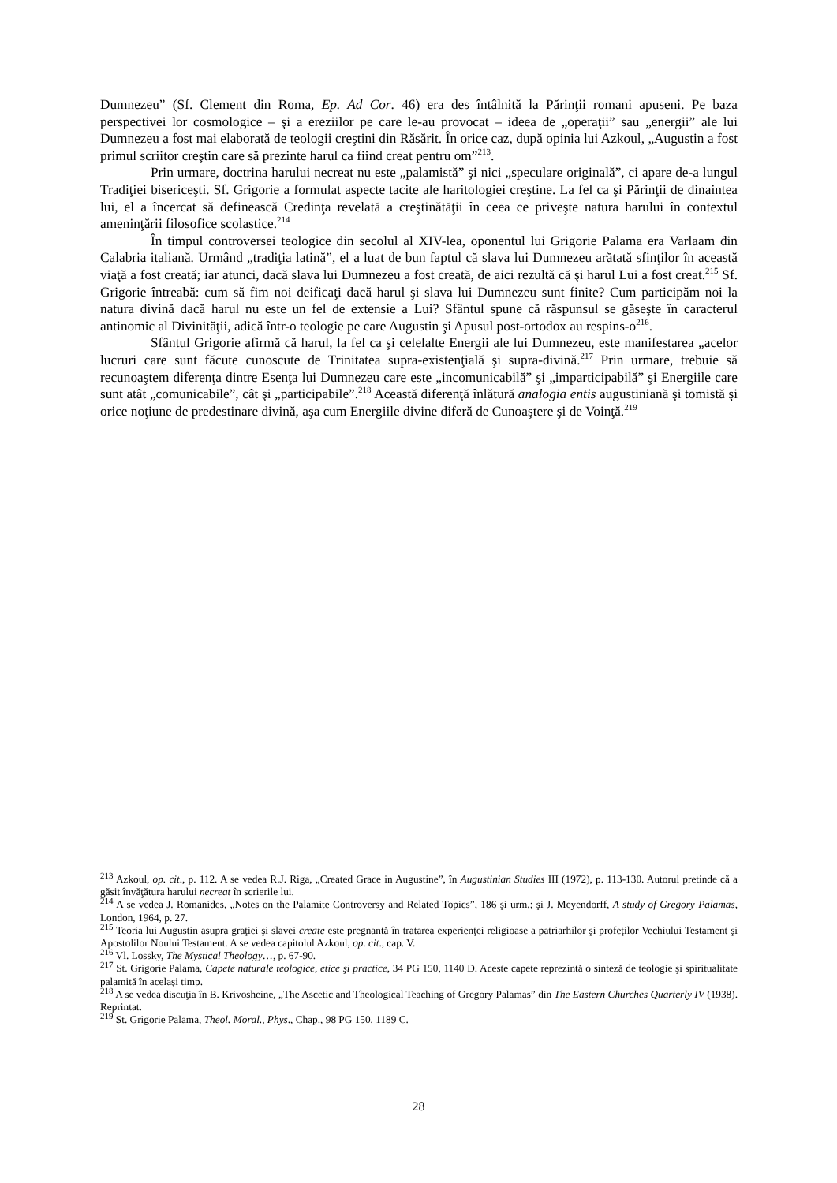Dumnezeu” (Sf. Clement din Roma, Ep. Ad Cor. 46) era des întâlnită la Părinţii romani apuseni. Pe baza perspectivei lor cosmologice – şi a ereziilor pe care le-au provocat – ideea de „operaţii” sau „energii” ale lui Dumnezeu a fost mai elaborată de teologii creştini din Răsărit. În orice caz, după opinia lui Azkoul, „Augustin a fost primul scriitor creştin care să prezinte harul ca fiind creat pentru om”<sup>213</sup>.
Prin urmare, doctrina harului necreat nu este „palamistă” şi nici „speculare originală”, ci apare de-a lungul Tradiţiei bisericeşti. Sf. Grigorie a formulat aspecte tacite ale haritologiei creştine. La fel ca şi Părinţii de dinaintea lui, el a încercat să definească Credinţa revelată a creştinătăţii în ceea ce priveşte natura harului în contextul ameninţării filosofice scolastice.<sup>214</sup>
În timpul controversei teologice din secolul al XIV-lea, oponentul lui Grigorie Palama era Varlaam din Calabria italiană. Urmând „tradiţia latină”, el a luat de bun faptul că slava lui Dumnezeu arătată sfinţilor în această viaţă a fost creată; iar atunci, dacă slava lui Dumnezeu a fost creată, de aici rezultă că şi harul Lui a fost creat.<sup>215</sup> Sf. Grigorie întreabă: cum să fim noi deificaţi dacă harul şi slava lui Dumnezeu sunt finite? Cum participăm noi la natura divină dacă harul nu este un fel de extensie a Lui? Sfântul spune că răspunsul se găseşte în caracterul antinomic al Divinităţii, adică într-o teologie pe care Augustin şi Apusul post-ortodox au respins-o<sup>216</sup>.
Sfântul Grigorie afirmă că harul, la fel ca şi celelalte Energii ale lui Dumnezeu, este manifestarea „acelor lucruri care sunt făcute cunoscute de Trinitatea supra-existenţială şi supra-divină.<sup>217</sup> Prin urmare, trebuie să recunoaştem diferenţa dintre Esenţa lui Dumnezeu care este „incomunicabilă” şi „imparticipabilă” şi Energiile care sunt atât „comunicabile”, cât şi „participabile”.<sup>218</sup> Această diferenţă înlătură analogia entis augustiniană şi tomistă şi orice noţiune de predestinare divină, aşa cum Energiile divine diferă de Cunoaştere şi de Voinţă.<sup>219</sup>
<sup>213</sup> Azkoul, op. cit., p. 112. A se vedea R.J. Riga, „Created Grace in Augustine”, în Augustinian Studies III (1972), p. 113-130. Autorul pretinde că a găsit învăţătura harului necreat în scrierile lui.
<sup>214</sup> A se vedea J. Romanides, „Notes on the Palamite Controversy and Related Topics”, 186 şi urm.; şi J. Meyendorff, A study of Gregory Palamas, London, 1964, p. 27.
<sup>215</sup> Teoria lui Augustin asupra graţiei şi slavei create este pregnantă în tratarea experienţei religioase a patriarhilor şi profeţilor Vechiului Testament şi Apostolilor Noului Testament. A se vedea capitolul Azkoul, op. cit., cap. V.
<sup>216</sup> Vl. Lossky, The Mystical Theology…, p. 67-90.
<sup>217</sup> St. Grigorie Palama, Capete naturale teologice, etice şi practice, 34 PG 150, 1140 D. Aceste capete reprezintă o sinteză de teologie şi spiritualitate palamită în acelaşi timp.
<sup>218</sup> A se vedea discuţia în B. Krivosheine, „The Ascetic and Theological Teaching of Gregory Palamas” din The Eastern Churches Quarterly IV (1938). Reprintat.
<sup>219</sup> St. Grigorie Palama, Theol. Moral., Phys., Chap., 98 PG 150, 1189 C.
28